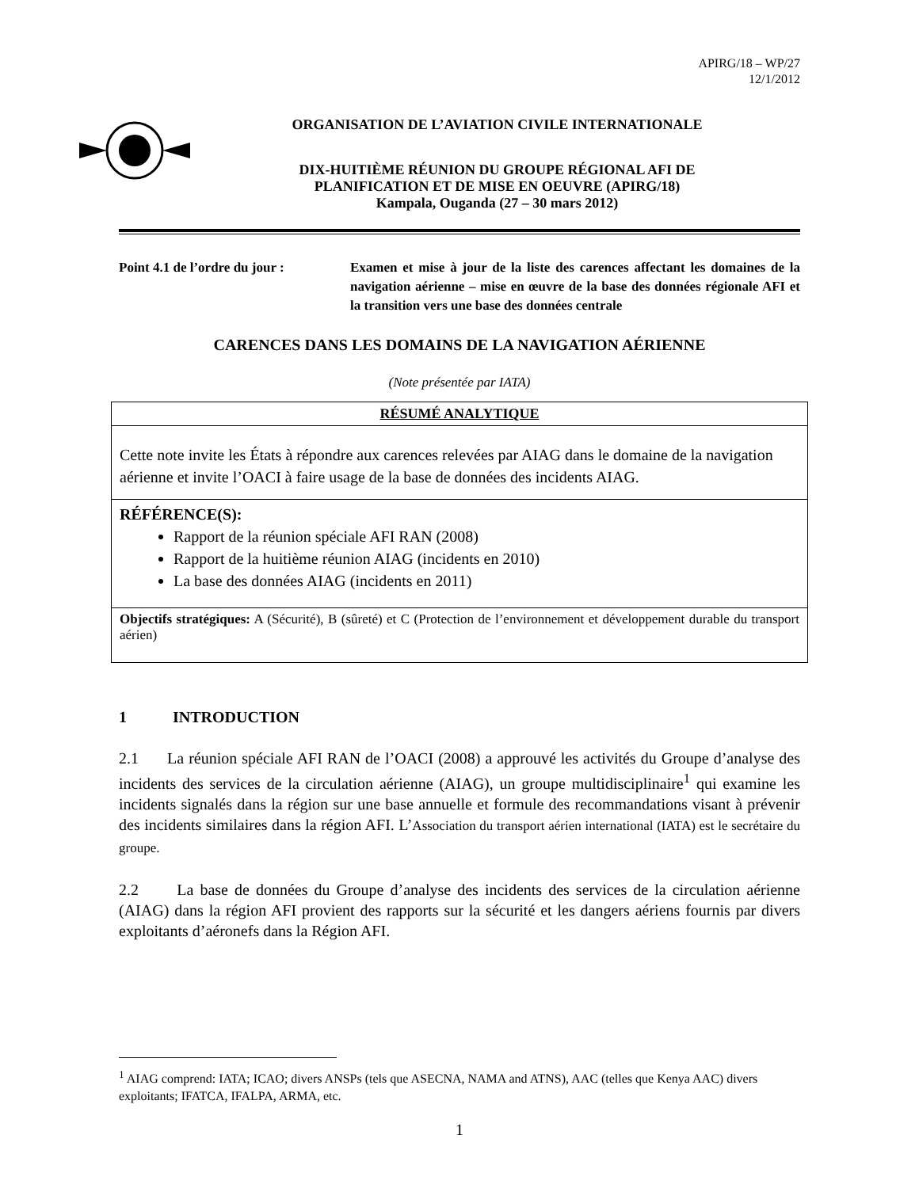APIRG/18 – WP/27
12/1/2012
ORGANISATION DE L’AVIATION CIVILE INTERNATIONALE
DIX-HUITIÈME RÉUNION DU GROUPE RÉGIONAL AFI DE
PLANIFICATION ET DE MISE EN OEUVRE (APIRG/18)
Kampala, Ouganda (27 – 30 mars 2012)
Point 4.1 de l’ordre du jour :
Examen et mise à jour de la liste des carences affectant les domaines de la navigation aérienne – mise en œuvre de la base des données régionale AFI et la transition vers une base des données centrale
CARENCES DANS LES DOMAINS DE LA NAVIGATION AÉRIENNE
(Note présentée par IATA)
| RÉSUMÉ ANALYTIQUE |
| --- |
| Cette note invite les États à répondre aux carences relevées par AIAG dans le domaine de la navigation aérienne et invite l’OACI à faire usage de la base de données des incidents AIAG. |
| RÉFÉRENCE(S): Rapport de la réunion spéciale AFI RAN (2008) Rapport de la huitième réunion AIAG (incidents en 2010) La base des données AIAG (incidents en 2011) |
| Objectifs stratégiques: A (Sécurité), B (sûreté) et C (Protection de l’environnement et développement durable du transport aérien) |
1 INTRODUCTION
2.1 La réunion spéciale AFI RAN de l’OACI (2008) a approuvé les activités du Groupe d’analyse des incidents des services de la circulation aérienne (AIAG), un groupe multidisciplinaire<sup>1</sup> qui examine les incidents signalés dans la région sur une base annuelle et formule des recommandations visant à prévenir des incidents similaires dans la région AFI. L’Association du transport aérien international (IATA) est le secrétaire du groupe.
2.2 La base de données du Groupe d’analyse des incidents des services de la circulation aérienne (AIAG) dans la région AFI provient des rapports sur la sécurité et les dangers aériens fournis par divers exploitants d’aéronefs dans la Région AFI.
<sup>1</sup> AIAG comprend: IATA; ICAO; divers ANSPs (tels que ASECNA, NAMA and ATNS), AAC (telles que Kenya AAC) divers exploitants; IFATCA, IFALPA, ARMA, etc.
1